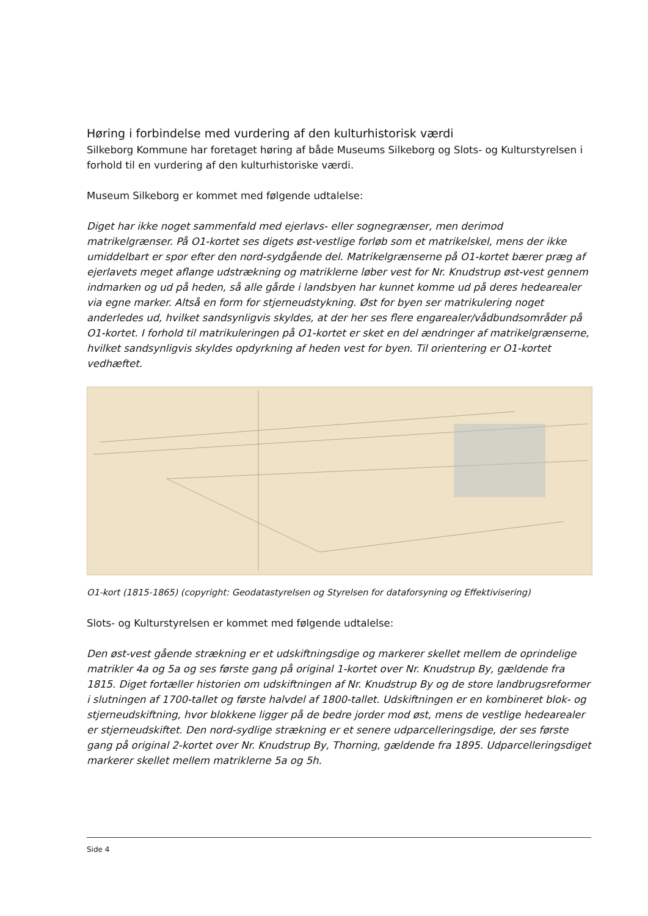Høring i forbindelse med vurdering af den kulturhistorisk værdi
Silkeborg Kommune har foretaget høring af både Museums Silkeborg og Slots- og Kulturstyrelsen i forhold til en vurdering af den kulturhistoriske værdi.
Museum Silkeborg er kommet med følgende udtalelse:
Diget har ikke noget sammenfald med ejerlavs- eller sognegrænser, men derimod matrikelgrænser. På O1-kortet ses digets øst-vestlige forløb som et matrikelskel, mens der ikke umiddelbart er spor efter den nord-sydgående del. Matrikelgrænserne på O1-kortet bærer præg af ejerlavets meget aflange udstrækning og matriklerne løber vest for Nr. Knudstrup øst-vest gennem indmarken og ud på heden, så alle gårde i landsbyen har kunnet komme ud på deres hedearealer via egne marker. Altså en form for stjerneudstykning. Øst for byen ser matrikulering noget anderledes ud, hvilket sandsynligvis skyldes, at der her ses flere engarealer/vådbundsområder på O1-kortet. I forhold til matrikuleringen på O1-kortet er sket en del ændringer af matrikelgrænserne, hvilket sandsynligvis skyldes opdyrkning af heden vest for byen. Til orientering er O1-kortet vedhæftet.
O1-kort (1815-1865) (copyright: Geodatastyrelsen og Styrelsen for dataforsyning og Effektivisering)
Slots- og Kulturstyrelsen er kommet med følgende udtalelse:
Den øst-vest gående strækning er et udskiftningsdige og markerer skellet mellem de oprindelige matrikler 4a og 5a og ses første gang på original 1-kortet over Nr. Knudstrup By, gældende fra 1815. Diget fortæller historien om udskiftningen af Nr. Knudstrup By og de store landbrugsreformer i slutningen af 1700-tallet og første halvdel af 1800-tallet. Udskiftningen er en kombineret blok- og stjerneudskiftning, hvor blokkene ligger på de bedre jorder mod øst, mens de vestlige hedearealer er stjerneudskiftet. Den nord-sydlige strækning er et senere udparcelleringsdige, der ses første gang på original 2-kortet over Nr. Knudstrup By, Thorning, gældende fra 1895. Udparcelleringsdiget markerer skellet mellem matriklerne 5a og 5h.
Side 4